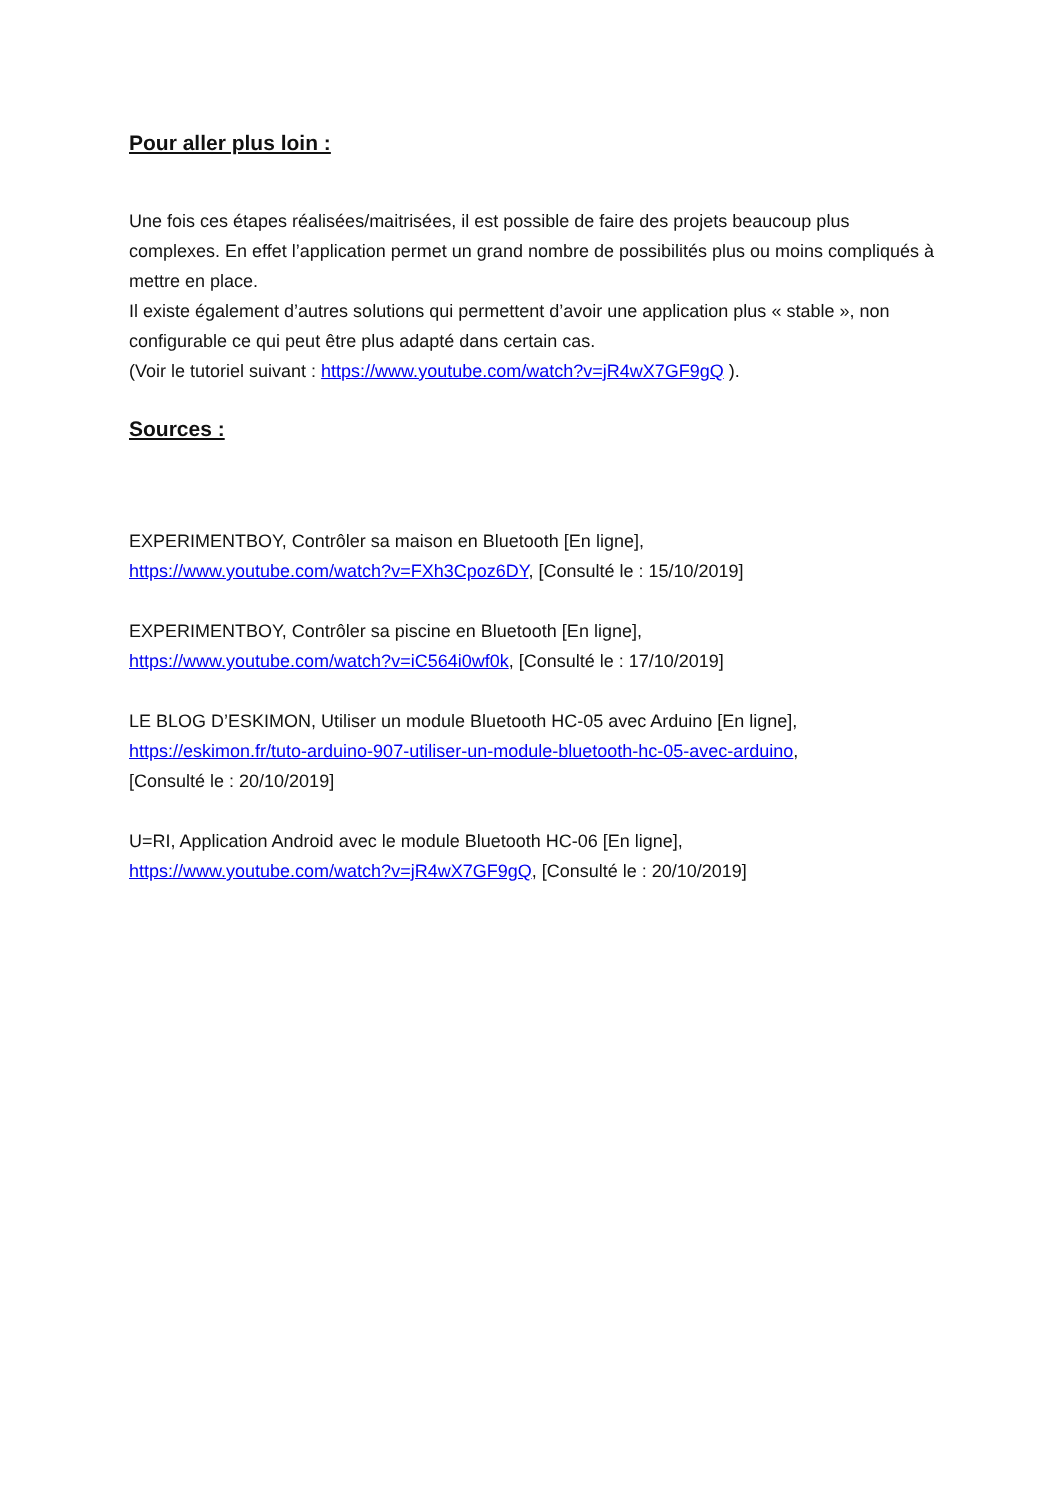Pour aller plus loin :
Une fois ces étapes réalisées/maitrisées, il est possible de faire des projets beaucoup plus complexes. En effet l’application permet un grand nombre de possibilités plus ou moins compliqués à mettre en place.
Il existe également d’autres solutions qui permettent d’avoir une application plus « stable », non configurable ce qui peut être plus adapté dans certain cas.
(Voir le tutoriel suivant : https://www.youtube.com/watch?v=jR4wX7GF9gQ ).
Sources :
EXPERIMENTBOY, Contrôler sa maison en Bluetooth [En ligne],
https://www.youtube.com/watch?v=FXh3Cpoz6DY, [Consulté le : 15/10/2019]
EXPERIMENTBOY, Contrôler sa piscine en Bluetooth [En ligne],
https://www.youtube.com/watch?v=iC564i0wf0k, [Consulté le : 17/10/2019]
LE BLOG D’ESKIMON, Utiliser un module Bluetooth HC-05 avec Arduino [En ligne],
https://eskimon.fr/tuto-arduino-907-utiliser-un-module-bluetooth-hc-05-avec-arduino,
[Consulté le : 20/10/2019]
U=RI, Application Android avec le module Bluetooth HC-06 [En ligne],
https://www.youtube.com/watch?v=jR4wX7GF9gQ, [Consulté le : 20/10/2019]